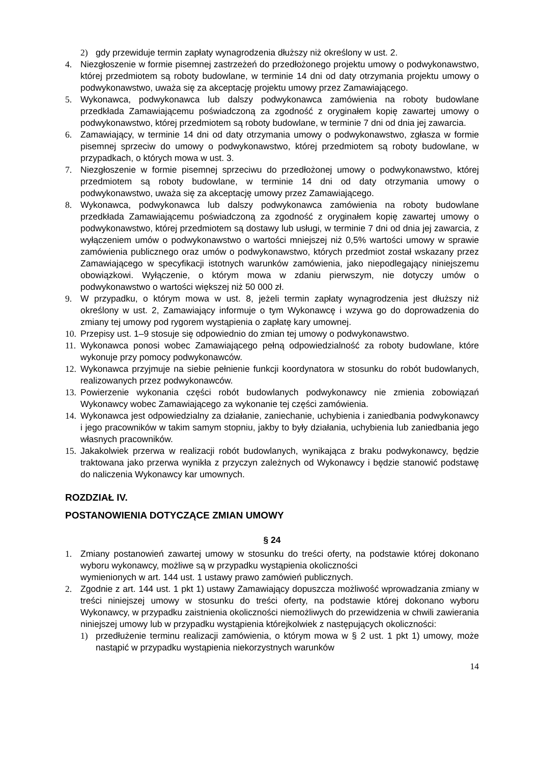2) gdy przewiduje termin zapłaty wynagrodzenia dłuższy niż określony w ust. 2.
4. Niezgłoszenie w formie pisemnej zastrzeżeń do przedłożonego projektu umowy o podwykonawstwo, której przedmiotem są roboty budowlane, w terminie 14 dni od daty otrzymania projektu umowy o podwykonawstwo, uważa się za akceptację projektu umowy przez Zamawiającego.
5. Wykonawca, podwykonawca lub dalszy podwykonawca zamówienia na roboty budowlane przedkłada Zamawiającemu poświadczoną za zgodność z oryginałem kopię zawartej umowy o podwykonawstwo, której przedmiotem są roboty budowlane, w terminie 7 dni od dnia jej zawarcia.
6. Zamawiający, w terminie 14 dni od daty otrzymania umowy o podwykonawstwo, zgłasza w formie pisemnej sprzeciw do umowy o podwykonawstwo, której przedmiotem są roboty budowlane, w przypadkach, o których mowa w ust. 3.
7. Niezgłoszenie w formie pisemnej sprzeciwu do przedłożonej umowy o podwykonawstwo, której przedmiotem są roboty budowlane, w terminie 14 dni od daty otrzymania umowy o podwykonawstwo, uważa się za akceptację umowy przez Zamawiającego.
8. Wykonawca, podwykonawca lub dalszy podwykonawca zamówienia na roboty budowlane przedkłada Zamawiającemu poświadczoną za zgodność z oryginałem kopię zawartej umowy o podwykonawstwo, której przedmiotem są dostawy lub usługi, w terminie 7 dni od dnia jej zawarcia, z wyłączeniem umów o podwykonawstwo o wartości mniejszej niż 0,5% wartości umowy w sprawie zamówienia publicznego oraz umów o podwykonawstwo, których przedmiot został wskazany przez Zamawiającego w specyfikacji istotnych warunków zamówienia, jako niepodlegający niniejszemu obowiązkowi. Wyłączenie, o którym mowa w zdaniu pierwszym, nie dotyczy umów o podwykonawstwo o wartości większej niż 50 000 zł.
9. W przypadku, o którym mowa w ust. 8, jeżeli termin zapłaty wynagrodzenia jest dłuższy niż określony w ust. 2, Zamawiający informuje o tym Wykonawcę i wzywa go do doprowadzenia do zmiany tej umowy pod rygorem wystąpienia o zapłatę kary umownej.
10. Przepisy ust. 1–9 stosuje się odpowiednio do zmian tej umowy o podwykonawstwo.
11. Wykonawca ponosi wobec Zamawiającego pełną odpowiedzialność za roboty budowlane, które wykonuje przy pomocy podwykonawców.
12. Wykonawca przyjmuje na siebie pełnienie funkcji koordynatora w stosunku do robót budowlanych, realizowanych przez podwykonawców.
13. Powierzenie wykonania części robót budowlanych podwykonawcy nie zmienia zobowiązań Wykonawcy wobec Zamawiającego za wykonanie tej części zamówienia.
14. Wykonawca jest odpowiedzialny za działanie, zaniechanie, uchybienia i zaniedbania podwykonawcy i jego pracowników w takim samym stopniu, jakby to były działania, uchybienia lub zaniedbania jego własnych pracowników.
15. Jakakolwiek przerwa w realizacji robót budowlanych, wynikająca z braku podwykonawcy, będzie traktowana jako przerwa wynikła z przyczyn zależnych od Wykonawcy i będzie stanowić podstawę do naliczenia Wykonawcy kar umownych.
ROZDZIAŁ IV.
POSTANOWIENIA DOTYCZĄCE ZMIAN UMOWY
§ 24
1. Zmiany postanowień zawartej umowy w stosunku do treści oferty, na podstawie której dokonano wyboru wykonawcy, możliwe są w przypadku wystąpienia okoliczności
wymienionych w art. 144 ust. 1 ustawy prawo zamówień publicznych.
2. Zgodnie z art. 144 ust. 1 pkt 1) ustawy Zamawiający dopuszcza możliwość wprowadzania zmiany w treści niniejszej umowy w stosunku do treści oferty, na podstawie której dokonano wyboru Wykonawcy, w przypadku zaistnienia okoliczności niemożliwych do przewidzenia w chwili zawierania niniejszej umowy lub w przypadku wystąpienia którejkolwiek z następujących okoliczności:
1) przedłużenie terminu realizacji zamówienia, o którym mowa w § 2 ust. 1 pkt 1) umowy, może nastąpić w przypadku wystąpienia niekorzystnych warunków
14